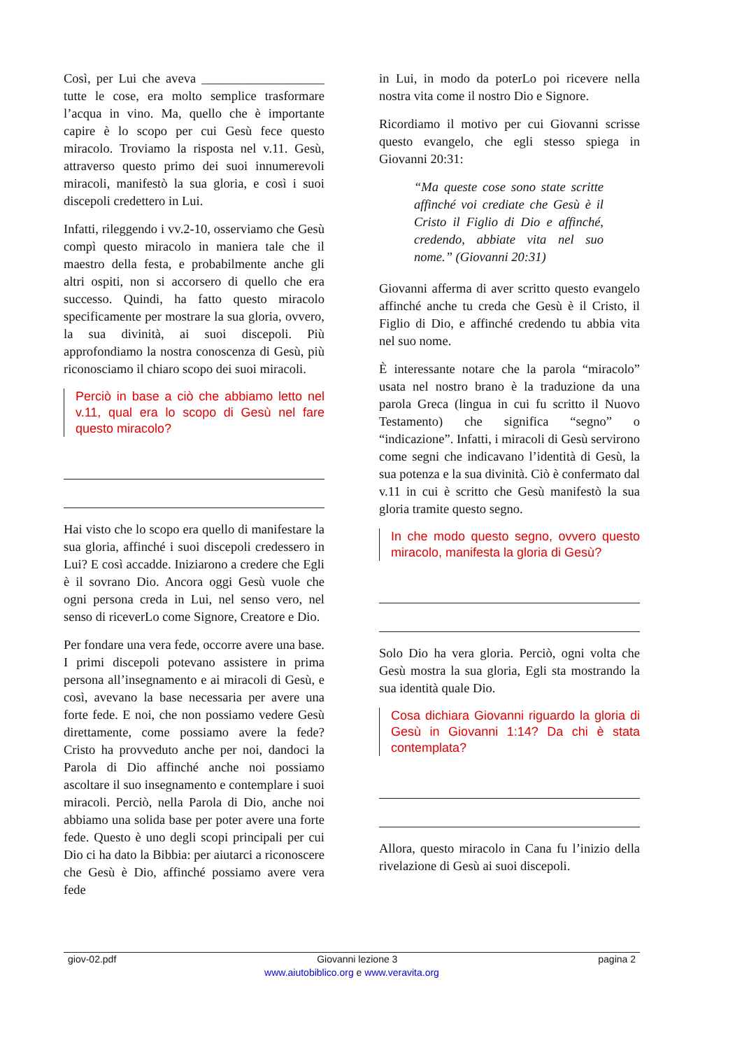Così, per Lui che aveva ___________________ tutte le cose, era molto semplice trasformare l’acqua in vino. Ma, quello che è importante capire è lo scopo per cui Gesù fece questo miracolo. Troviamo la risposta nel v.11. Gesù, attraverso questo primo dei suoi innumerevoli miracoli, manifestò la sua gloria, e così i suoi discepoli credettero in Lui.
Infatti, rileggendo i vv.2-10, osserviamo che Gesù compì questo miracolo in maniera tale che il maestro della festa, e probabilmente anche gli altri ospiti, non si accorsero di quello che era successo. Quindi, ha fatto questo miracolo specificamente per mostrare la sua gloria, ovvero, la sua divinità, ai suoi discepoli. Più approfondiamo la nostra conoscenza di Gesù, più riconosciamo il chiaro scopo dei suoi miracoli.
Perciò in base a ciò che abbiamo letto nel v.11, qual era lo scopo di Gesù nel fare questo miracolo?
Hai visto che lo scopo era quello di manifestare la sua gloria, affinché i suoi discepoli credessero in Lui? E così accadde. Iniziarono a credere che Egli è il sovrano Dio. Ancora oggi Gesù vuole che ogni persona creda in Lui, nel senso vero, nel senso di riceverLo come Signore, Creatore e Dio.
Per fondare una vera fede, occorre avere una base. I primi discepoli potevano assistere in prima persona all’insegnamento e ai miracoli di Gesù, e così, avevano la base necessaria per avere una forte fede. E noi, che non possiamo vedere Gesù direttamente, come possiamo avere la fede? Cristo ha provveduto anche per noi, dandoci la Parola di Dio affinché anche noi possiamo ascoltare il suo insegnamento e contemplare i suoi miracoli. Perciò, nella Parola di Dio, anche noi abbiamo una solida base per poter avere una forte fede. Questo è uno degli scopi principali per cui Dio ci ha dato la Bibbia: per aiutarci a riconoscere che Gesù è Dio, affinché possiamo avere vera fede
in Lui, in modo da poterLo poi ricevere nella nostra vita come il nostro Dio e Signore.
Ricordiamo il motivo per cui Giovanni scrisse questo evangelo, che egli stesso spiega in Giovanni 20:31:
“Ma queste cose sono state scritte affinché voi crediate che Gesù è il Cristo il Figlio di Dio e affinché, credendo, abbiate vita nel suo nome.” (Giovanni 20:31)
Giovanni afferma di aver scritto questo evangelo affinché anche tu creda che Gesù è il Cristo, il Figlio di Dio, e affinché credendo tu abbia vita nel suo nome.
È interessante notare che la parola “miracolo” usata nel nostro brano è la traduzione da una parola Greca (lingua in cui fu scritto il Nuovo Testamento) che significa “segno” o “indicazione”. Infatti, i miracoli di Gesù servirono come segni che indicavano l’identità di Gesù, la sua potenza e la sua divinità. Ciò è confermato dal v.11 in cui è scritto che Gesù manifestò la sua gloria tramite questo segno.
In che modo questo segno, ovvero questo miracolo, manifesta la gloria di Gesù?
Solo Dio ha vera gloria. Perciò, ogni volta che Gesù mostra la sua gloria, Egli sta mostrando la sua identità quale Dio.
Cosa dichiara Giovanni riguardo la gloria di Gesù in Giovanni 1:14? Da chi è stata contemplata?
Allora, questo miracolo in Cana fu l’inizio della rivelazione di Gesù ai suoi discepoli.
giov-02.pdf Giovanni lezione 3 pagina 2
www.aiutobiblico.org e www.veravita.org